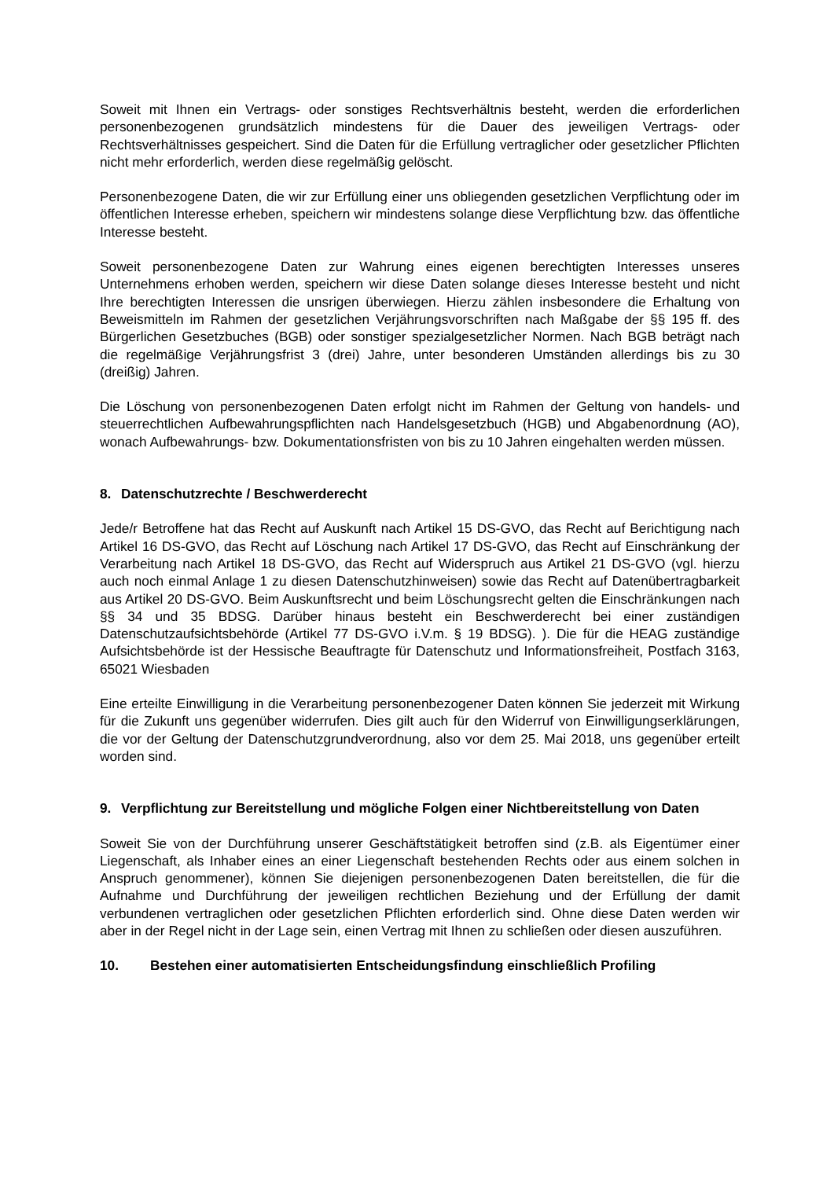Soweit mit Ihnen ein Vertrags- oder sonstiges Rechtsverhältnis besteht, werden die erforderlichen personenbezogenen grundsätzlich mindestens für die Dauer des jeweiligen Vertrags- oder Rechtsverhältnisses gespeichert. Sind die Daten für die Erfüllung vertraglicher oder gesetzlicher Pflichten nicht mehr erforderlich, werden diese regelmäßig gelöscht.
Personenbezogene Daten, die wir zur Erfüllung einer uns obliegenden gesetzlichen Verpflichtung oder im öffentlichen Interesse erheben, speichern wir mindestens solange diese Verpflichtung bzw. das öffentliche Interesse besteht.
Soweit personenbezogene Daten zur Wahrung eines eigenen berechtigten Interesses unseres Unternehmens erhoben werden, speichern wir diese Daten solange dieses Interesse besteht und nicht Ihre berechtigten Interessen die unsrigen überwiegen. Hierzu zählen insbesondere die Erhaltung von Beweismitteln im Rahmen der gesetzlichen Verjährungsvorschriften nach Maßgabe der §§ 195 ff. des Bürgerlichen Gesetzbuches (BGB) oder sonstiger spezialgesetzlicher Normen. Nach BGB beträgt nach die regelmäßige Verjährungsfrist 3 (drei) Jahre, unter besonderen Umständen allerdings bis zu 30 (dreißig) Jahren.
Die Löschung von personenbezogenen Daten erfolgt nicht im Rahmen der Geltung von handels- und steuerrechtlichen Aufbewahrungspflichten nach Handelsgesetzbuch (HGB) und Abgabenordnung (AO), wonach Aufbewahrungs- bzw. Dokumentationsfristen von bis zu 10 Jahren eingehalten werden müssen.
8. Datenschutzrechte / Beschwerderecht
Jede/r Betroffene hat das Recht auf Auskunft nach Artikel 15 DS-GVO, das Recht auf Berichtigung nach Artikel 16 DS-GVO, das Recht auf Löschung nach Artikel 17 DS-GVO, das Recht auf Einschränkung der Verarbeitung nach Artikel 18 DS-GVO, das Recht auf Widerspruch aus Artikel 21 DS-GVO (vgl. hierzu auch noch einmal Anlage 1 zu diesen Datenschutzhinweisen) sowie das Recht auf Datenübertragbarkeit aus Artikel 20 DS-GVO. Beim Auskunftsrecht und beim Löschungsrecht gelten die Einschränkungen nach §§ 34 und 35 BDSG. Darüber hinaus besteht ein Beschwerderecht bei einer zuständigen Datenschutzaufsichtsbehörde (Artikel 77 DS-GVO i.V.m. § 19 BDSG). ). Die für die HEAG zuständige Aufsichtsbehörde ist der Hessische Beauftragte für Datenschutz und Informationsfreiheit, Postfach 3163, 65021 Wiesbaden
Eine erteilte Einwilligung in die Verarbeitung personenbezogener Daten können Sie jederzeit mit Wirkung für die Zukunft uns gegenüber widerrufen. Dies gilt auch für den Widerruf von Einwilligungserklärungen, die vor der Geltung der Datenschutzgrundverordnung, also vor dem 25. Mai 2018, uns gegenüber erteilt worden sind.
9. Verpflichtung zur Bereitstellung und mögliche Folgen einer Nichtbereitstellung von Daten
Soweit Sie von der Durchführung unserer Geschäftstätigkeit betroffen sind (z.B. als Eigentümer einer Liegenschaft, als Inhaber eines an einer Liegenschaft bestehenden Rechts oder aus einem solchen in Anspruch genommener), können Sie diejenigen personenbezogenen Daten bereitstellen, die für die Aufnahme und Durchführung der jeweiligen rechtlichen Beziehung und der Erfüllung der damit verbundenen vertraglichen oder gesetzlichen Pflichten erforderlich sind. Ohne diese Daten werden wir aber in der Regel nicht in der Lage sein, einen Vertrag mit Ihnen zu schließen oder diesen auszuführen.
10. Bestehen einer automatisierten Entscheidungsfindung einschließlich Profiling